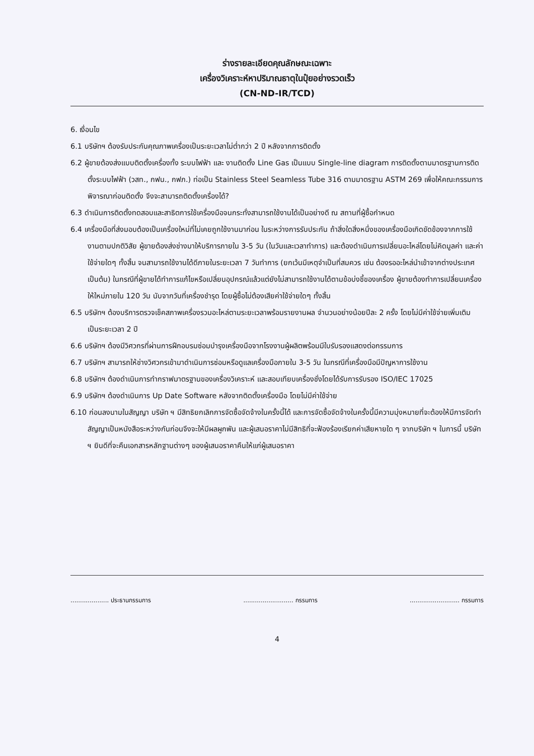ร่างรายละเอียดคุณลักษณะเฉพาะ
เครื่องวิเคราะห์หาปริมาณธาตุในปุ๋ยอย่างรวดเร็ว
(CN-ND-IR/TCD)
6. เงื่อนไข
6.1 บริษัทฯ ต้องรับประกันคุณภาพเครื่องเป็นระยะเวลาไม่ต่ำกว่า 2 ปี หลังจากการติดตั้ง
6.2 ผู้ขายต้องส่งแบบติดตั้งเครื่องทั้ง ระบบไฟฟ้า และ งานติดตั้ง Line Gas เป็นแบบ Single-line diagram การติดตั้งตามมาตรฐานการติดตั้งระบบไฟฟ้า (วสท., กฟน., กฟภ.) ท่อเป็น Stainless Steel Seamless Tube 316 ตามมาตรฐาน ASTM 269 เพื่อให้คณะกรรมการพิจารณาก่อนติดตั้ง จึงจะสามารถติดตั้งเครื่องได้?
6.3 ดำเนินการติดตั้งทดสอบและสาธิตการใช้เครื่องมือจนกระทั่งสามารถใช้งานได้เป็นอย่างดี ณ สถานที่ผู้ซื้อกำหนด
6.4 เครื่องมือที่ส่งมอบต้องเป็นเครื่องใหม่ที่ไม่เคยถูกใช้งานมาก่อน ในระหว่างการรับประกัน ถ้าสิ่งใดสิ่งหนึ่งของเครื่องมือเกิดขัดข้องจากการใช้งานตามปกติวิสัย ผู้ขายต้องส่งช่างมาให้บริการภายใน 3-5 วัน (ในวันและเวลาทำการ) และต้องดำเนินการเปลี่ยนอะไหล่โดยไม่คิดมูลค่า และค่าใช้จ่ายใดๆ ทั้งสิ้น จนสามารถใช้งานได้ดีภายในระยะเวลา 7 วันทำการ (ยกเว้นมีเหตุจำเป็นที่สมควร เช่น ต้องรออะไหล่นำเข้าจากต่างประเทศ เป็นต้น) ในกรณีที่ผู้ขายได้ทำการแก้ไขหรือเปลี่ยนอุปกรณ์แล้วแต่ยังไม่สามารถใช้งานได้ตามข้อบ่งชี้ของเครื่อง ผู้ขายต้องทำการเปลี่ยนเครื่องให้ใหม่ภายใน 120 วัน นับจากวันที่เครื่องชำรุด โดยผู้ซื้อไม่ต้องเสียค่าใช้จ่ายใดๆ ทั้งสิ้น
6.5 บริษัทฯ ต้องบริการตรวจเช็คสภาพเครื่องรวมอะไหล่ตามระยะเวลาพร้อมรายงานผล จำนวนอย่างน้อยปีละ 2 ครั้ง โดยไม่มีค่าใช้จ่ายเพิ่มเติม เป็นระยะเวลา 2 ปี
6.6 บริษัทฯ ต้องมีวิศวกรที่ผ่านการฝึกอบรมซ่อมบำรุงเครื่องมือจากโรงงานผู้ผลิตพร้อมมีใบรับรองแสดงต่อกรรมการ
6.7 บริษัทฯ สามารถให้ช่างวิศวกรเข้ามาดำเนินการซ่อมหรือดูแลเครื่องมือภายใน 3-5 วัน ในกรณีที่เครื่องมือมีปัญหาการใช้งาน
6.8 บริษัทฯ ต้องดำเนินการทำกราฟมาตรฐานของเครื่องวิเคราะห์ และสอบเทียบเครื่องชั่งโดยได้รับการรับรอง ISO/IEC 17025
6.9 บริษัทฯ ต้องดำเนินการ Up Date Software หลังจากติดตั้งเครื่องมือ โดยไม่มีค่าใช้จ่าย
6.10 ก่อนลงนามในสัญญา บริษัท ฯ มีสิทธิยกเลิกการจัดซื้อจัดจ้างในครั้งนี้ได้ และการจัดซื้อจัดจ้างในครั้งนี้มีความมุ่งหมายที่จะต้องให้มีการจัดทำสัญญาเป็นหนังสือระหว่างกันก่อนจึงจะให้มีผลผูกพัน และผู้เสนอราคาไม่มีสิทธิที่จะฟ้องร้องเรียกค่าเสียหายใด ๆ จากบริษัท ฯ ในการนี้ บริษัท ฯ ยินดีที่จะคืนเอกสารหลักฐานต่างๆ ของผู้เสนอราคาคืนให้แก่ผู้เสนอราคา
.................... ประธานกรรมการ.......................... กรรมการ.......................... กรรมการ
4